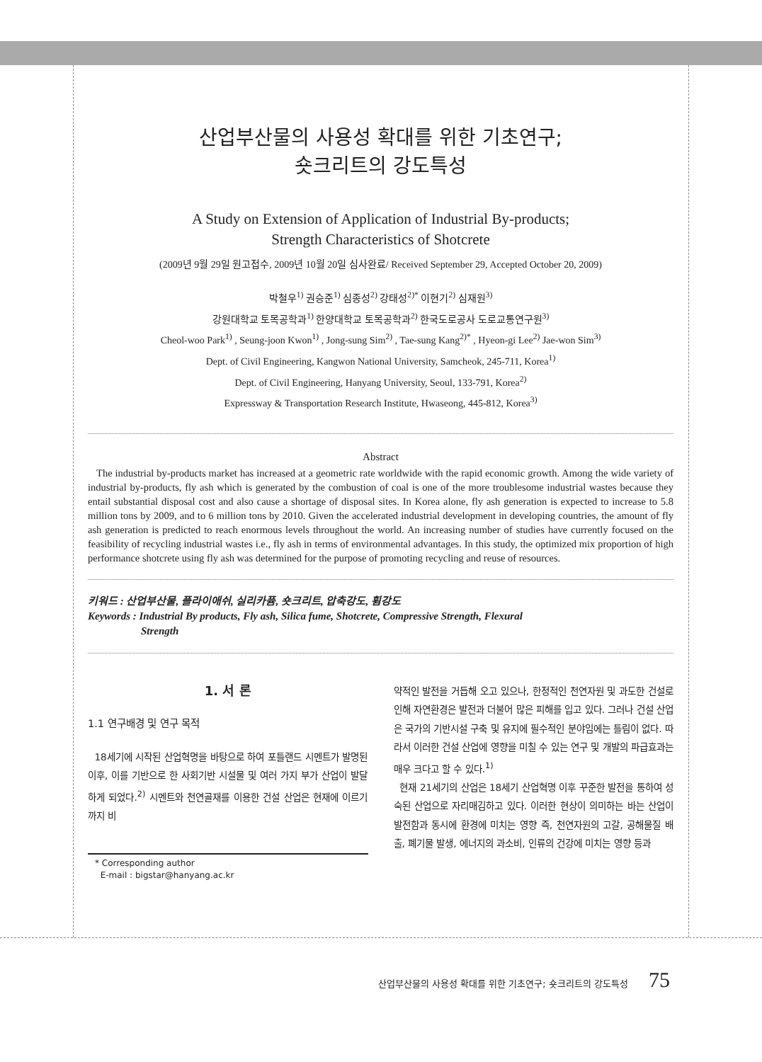산업부산물의 사용성 확대를 위한 기초연구;
숏크리트의 강도특성
A Study on Extension of Application of Industrial By-products;
Strength Characteristics of Shotcrete
(2009년 9월 29일 원고접수, 2009년 10월 20일 심사완료/ Received September 29, Accepted October 20, 2009)
박철우<sup>1)</sup> 권승준<sup>1)</sup> 심종성<sup>2)</sup> 강태성<sup>2)*</sup> 이현기<sup>2)</sup> 심재원<sup>3)</sup>
강원대학교 토목공학과<sup>1)</sup> 한양대학교 토목공학과<sup>2)</sup> 한국도로공사 도로교통연구원<sup>3)</sup>
Cheol-woo Park<sup>1)</sup> , Seung-joon Kwon<sup>1)</sup> , Jong-sung Sim<sup>2)</sup> , Tae-sung Kang<sup>2)*</sup> , Hyeon-gi Lee<sup>2)</sup> Jae-won Sim<sup>3)</sup>
Dept. of Civil Engineering, Kangwon National University, Samcheok, 245-711, Korea<sup>1)</sup>
Dept. of Civil Engineering, Hanyang University, Seoul, 133-791, Korea<sup>2)</sup>
Expressway & Transportation Research Institute, Hwaseong, 445-812, Korea<sup>3)</sup>
Abstract
The industrial by-products market has increased at a geometric rate worldwide with the rapid economic growth. Among the wide variety of industrial by-products, fly ash which is generated by the combustion of coal is one of the more troublesome industrial wastes because they entail substantial disposal cost and also cause a shortage of disposal sites. In Korea alone, fly ash generation is expected to increase to 5.8 million tons by 2009, and to 6 million tons by 2010. Given the accelerated industrial development in developing countries, the amount of fly ash generation is predicted to reach enormous levels throughout the world. An increasing number of studies have currently focused on the feasibility of recycling industrial wastes i.e., fly ash in terms of environmental advantages. In this study, the optimized mix proportion of high performance shotcrete using fly ash was determined for the purpose of promoting recycling and reuse of resources.
키워드 : 산업부산물, 플라이애쉬, 실리카퓸, 숏크리트, 압축강도, 휨강도
Keywords : Industrial By products, Fly ash, Silica fume, Shotcrete, Compressive Strength, Flexural
Strength
1. 서 론
1.1 연구배경 및 연구 목적
18세기에 시작된 산업혁명을 바탕으로 하여 포틀랜드 시멘트가 발명된 이후, 이를 기반으로 한 사회기반 시설물 및 여러 가지 부가 산업이 발달하게 되었다.<sup>2)</sup> 시멘트와 천연골재를 이용한 건설 산업은 현재에 이르기까지 비
* Corresponding author
E-mail : bigstar@hanyang.ac.kr
약적인 발전을 거듭해 오고 있으나, 한정적인 천연자원 및 과도한 건설로 인해 자연환경은 발전과 더불어 많은 피해를 입고 있다. 그러나 건설 산업은 국가의 기반시설 구축 및 유지에 필수적인 분야임에는 틀림이 없다. 따라서 이러한 건설 산업에 영향을 미칠 수 있는 연구 및 개발의 파급효과는 매우 크다고 할 수 있다.<sup>1)</sup>
현재 21세기의 산업은 18세기 산업혁명 이후 꾸준한 발전을 통하여 성숙된 산업으로 자리매김하고 있다. 이러한 현상이 의미하는 바는 산업이 발전함과 동시에 환경에 미치는 영향 즉, 천연자원의 고갈, 공해물질 배출, 폐기물 발생, 에너지의 과소비, 인류의 건강에 미치는 영향 등과
산업부산물의 사용성 확대를 위한 기초연구; 숏크리트의 강도특성 75